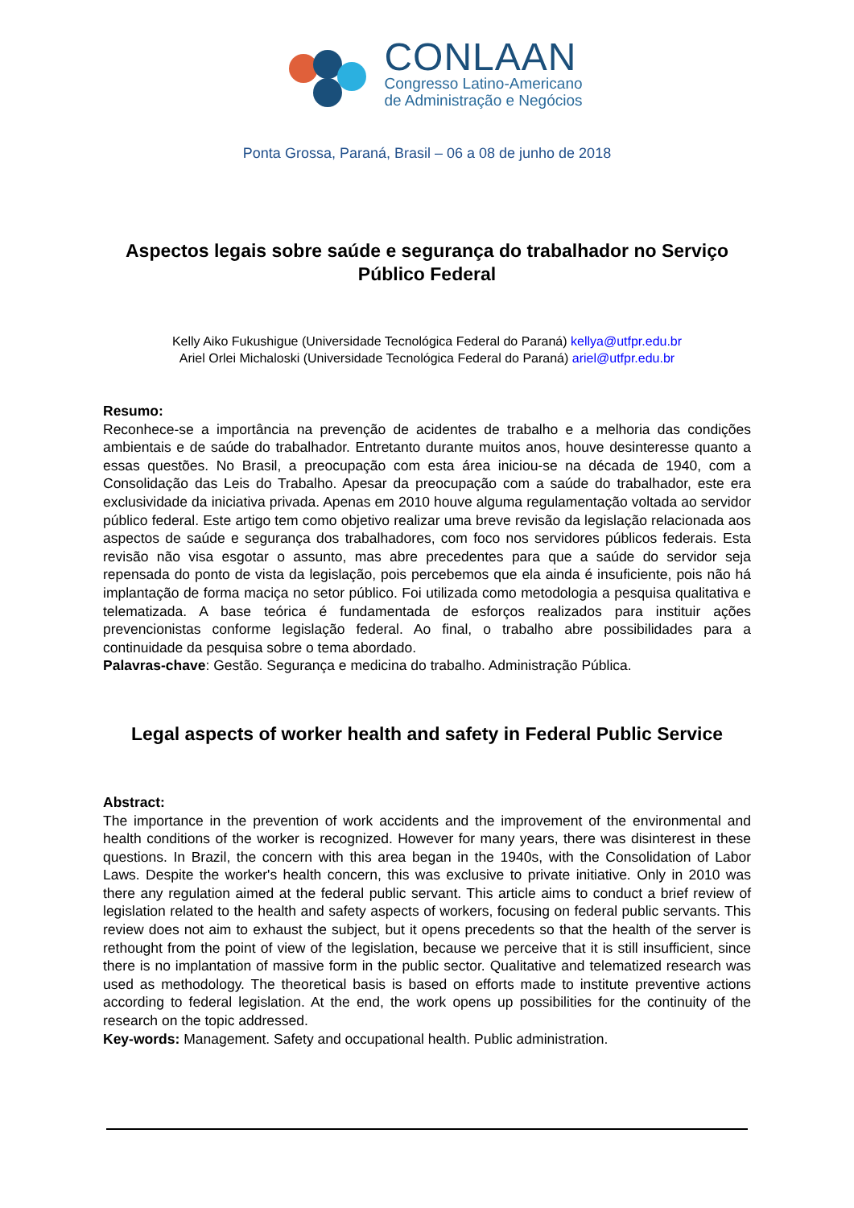CONLAAN
Congresso Latino-Americano
de Administração e Negócios
Ponta Grossa, Paraná, Brasil – 06 a 08 de junho de 2018
Aspectos legais sobre saúde e segurança do trabalhador no Serviço Público Federal
Kelly Aiko Fukushigue (Universidade Tecnológica Federal do Paraná) kellya@utfpr.edu.br
Ariel Orlei Michaloski (Universidade Tecnológica Federal do Paraná) ariel@utfpr.edu.br
Resumo:
Reconhece-se a importância na prevenção de acidentes de trabalho e a melhoria das condições ambientais e de saúde do trabalhador. Entretanto durante muitos anos, houve desinteresse quanto a essas questões. No Brasil, a preocupação com esta área iniciou-se na década de 1940, com a Consolidação das Leis do Trabalho. Apesar da preocupação com a saúde do trabalhador, este era exclusividade da iniciativa privada. Apenas em 2010 houve alguma regulamentação voltada ao servidor público federal. Este artigo tem como objetivo realizar uma breve revisão da legislação relacionada aos aspectos de saúde e segurança dos trabalhadores, com foco nos servidores públicos federais. Esta revisão não visa esgotar o assunto, mas abre precedentes para que a saúde do servidor seja repensada do ponto de vista da legislação, pois percebemos que ela ainda é insuficiente, pois não há implantação de forma maciça no setor público. Foi utilizada como metodologia a pesquisa qualitativa e telematizada. A base teórica é fundamentada de esforços realizados para instituir ações prevencionistas conforme legislação federal. Ao final, o trabalho abre possibilidades para a continuidade da pesquisa sobre o tema abordado.
Palavras-chave: Gestão. Segurança e medicina do trabalho. Administração Pública.
Legal aspects of worker health and safety in Federal Public Service
Abstract:
The importance in the prevention of work accidents and the improvement of the environmental and health conditions of the worker is recognized. However for many years, there was disinterest in these questions. In Brazil, the concern with this area began in the 1940s, with the Consolidation of Labor Laws. Despite the worker's health concern, this was exclusive to private initiative. Only in 2010 was there any regulation aimed at the federal public servant. This article aims to conduct a brief review of legislation related to the health and safety aspects of workers, focusing on federal public servants. This review does not aim to exhaust the subject, but it opens precedents so that the health of the server is rethought from the point of view of the legislation, because we perceive that it is still insufficient, since there is no implantation of massive form in the public sector. Qualitative and telematized research was used as methodology. The theoretical basis is based on efforts made to institute preventive actions according to federal legislation. At the end, the work opens up possibilities for the continuity of the research on the topic addressed.
Key-words: Management. Safety and occupational health. Public administration.